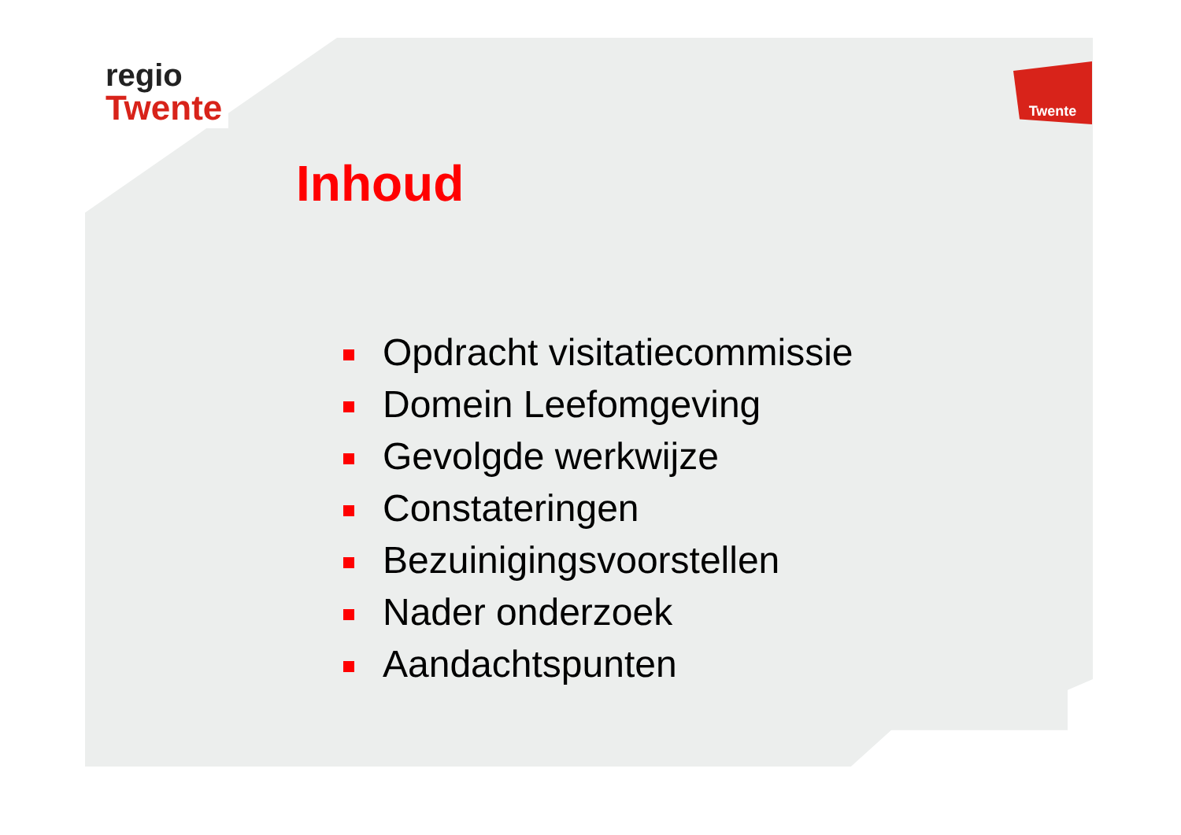regio
Twente
Twente
Inhoud
Opdracht visitatiecommissie
Domein Leefomgeving
Gevolgde werkwijze
Constateringen
Bezuinigingsvoorstellen
Nader onderzoek
Aandachtspunten